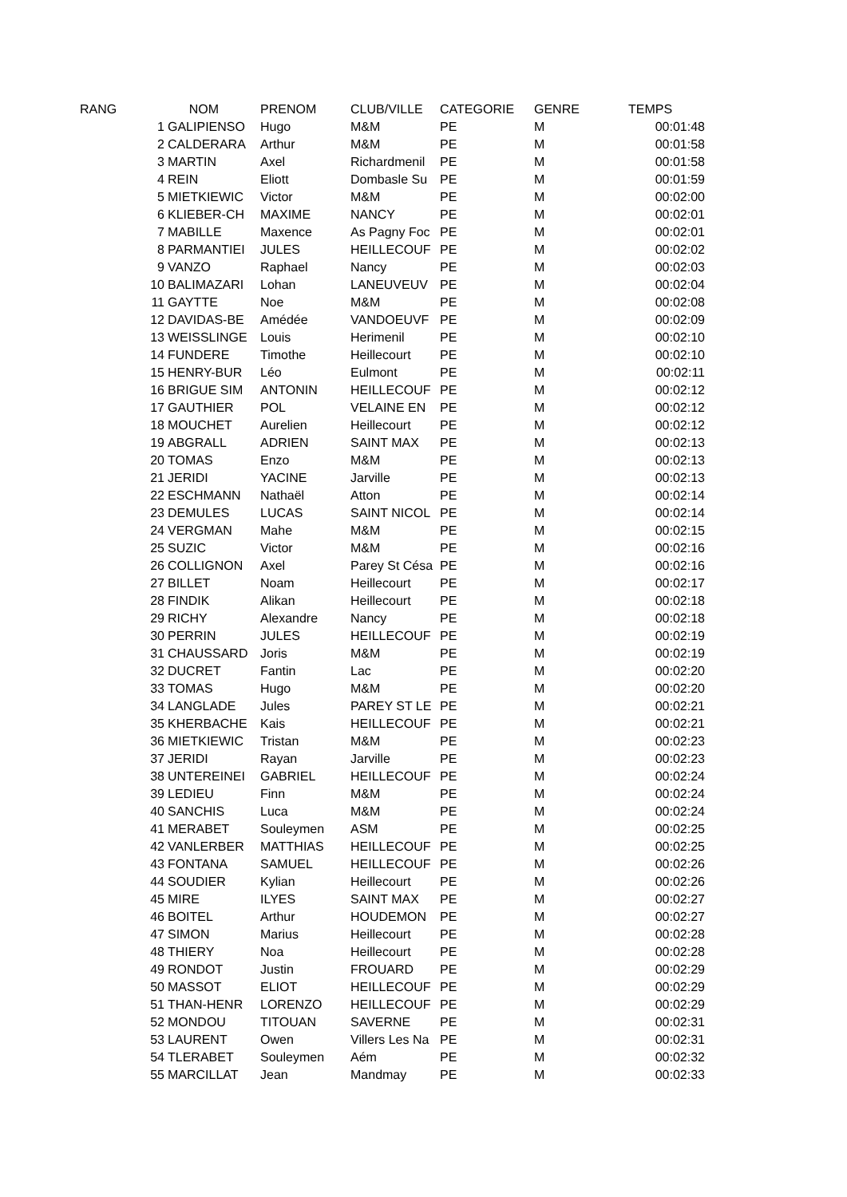| RANG | NOM | PRENOM | CLUB/VILLE | CATEGORIE | GENRE | TEMPS |
| --- | --- | --- | --- | --- | --- | --- |
| 1 | GALIPIENSO | Hugo | M&M | PE | M | 00:01:48 |
| 2 | CALDERARA | Arthur | M&M | PE | M | 00:01:58 |
| 3 | MARTIN | Axel | Richardmenil | PE | M | 00:01:58 |
| 4 | REIN | Eliott | Dombasle Su | PE | M | 00:01:59 |
| 5 | MIETKIEWIC | Victor | M&M | PE | M | 00:02:00 |
| 6 | KLIEBER-CH | MAXIME | NANCY | PE | M | 00:02:01 |
| 7 | MABILLE | Maxence | As Pagny Foc | PE | M | 00:02:01 |
| 8 | PARMANTIEI | JULES | HEILLECOUF | PE | M | 00:02:02 |
| 9 | VANZO | Raphael | Nancy | PE | M | 00:02:03 |
| 10 | BALIMAZARI | Lohan | LANEUVEUV | PE | M | 00:02:04 |
| 11 | GAYTTE | Noe | M&M | PE | M | 00:02:08 |
| 12 | DAVIDAS-BE | Amédée | VANDOEUVF | PE | M | 00:02:09 |
| 13 | WEISSLINGE | Louis | Herimenil | PE | M | 00:02:10 |
| 14 | FUNDERE | Timothe | Heillecourt | PE | M | 00:02:10 |
| 15 | HENRY-BUR | Léo | Eulmont | PE | M | 00:02:11 |
| 16 | BRIGUE SIM | ANTONIN | HEILLECOUF | PE | M | 00:02:12 |
| 17 | GAUTHIER | POL | VELAINE EN | PE | M | 00:02:12 |
| 18 | MOUCHET | Aurelien | Heillecourt | PE | M | 00:02:12 |
| 19 | ABGRALL | ADRIEN | SAINT MAX | PE | M | 00:02:13 |
| 20 | TOMAS | Enzo | M&M | PE | M | 00:02:13 |
| 21 | JERIDI | YACINE | Jarville | PE | M | 00:02:13 |
| 22 | ESCHMANN | Nathaël | Atton | PE | M | 00:02:14 |
| 23 | DEMULES | LUCAS | SAINT NICOL | PE | M | 00:02:14 |
| 24 | VERGMAN | Mahe | M&M | PE | M | 00:02:15 |
| 25 | SUZIC | Victor | M&M | PE | M | 00:02:16 |
| 26 | COLLIGNON | Axel | Parey St Césa | PE | M | 00:02:16 |
| 27 | BILLET | Noam | Heillecourt | PE | M | 00:02:17 |
| 28 | FINDIK | Alikan | Heillecourt | PE | M | 00:02:18 |
| 29 | RICHY | Alexandre | Nancy | PE | M | 00:02:18 |
| 30 | PERRIN | JULES | HEILLECOUF | PE | M | 00:02:19 |
| 31 | CHAUSSARD | Joris | M&M | PE | M | 00:02:19 |
| 32 | DUCRET | Fantin | Lac | PE | M | 00:02:20 |
| 33 | TOMAS | Hugo | M&M | PE | M | 00:02:20 |
| 34 | LANGLADE | Jules | PAREY ST LE | PE | M | 00:02:21 |
| 35 | KHERBACHE | Kais | HEILLECOUF | PE | M | 00:02:21 |
| 36 | MIETKIEWIC | Tristan | M&M | PE | M | 00:02:23 |
| 37 | JERIDI | Rayan | Jarville | PE | M | 00:02:23 |
| 38 | UNTEREINEI | GABRIEL | HEILLECOUF | PE | M | 00:02:24 |
| 39 | LEDIEU | Finn | M&M | PE | M | 00:02:24 |
| 40 | SANCHIS | Luca | M&M | PE | M | 00:02:24 |
| 41 | MERABET | Souleymen | ASM | PE | M | 00:02:25 |
| 42 | VANLERBER | MATTHIAS | HEILLECOUF | PE | M | 00:02:25 |
| 43 | FONTANA | SAMUEL | HEILLECOUF | PE | M | 00:02:26 |
| 44 | SOUDIER | Kylian | Heillecourt | PE | M | 00:02:26 |
| 45 | MIRE | ILYES | SAINT MAX | PE | M | 00:02:27 |
| 46 | BOITEL | Arthur | HOUDEMON | PE | M | 00:02:27 |
| 47 | SIMON | Marius | Heillecourt | PE | M | 00:02:28 |
| 48 | THIERY | Noa | Heillecourt | PE | M | 00:02:28 |
| 49 | RONDOT | Justin | FROUARD | PE | M | 00:02:29 |
| 50 | MASSOT | ELIOT | HEILLECOUF | PE | M | 00:02:29 |
| 51 | THAN-HENR | LORENZO | HEILLECOUF | PE | M | 00:02:29 |
| 52 | MONDOU | TITOUAN | SAVERNE | PE | M | 00:02:31 |
| 53 | LAURENT | Owen | Villers Les Na | PE | M | 00:02:31 |
| 54 | TLERABET | Souleymen | Aém | PE | M | 00:02:32 |
| 55 | MARCILLAT | Jean | Mandmay | PE | M | 00:02:33 |